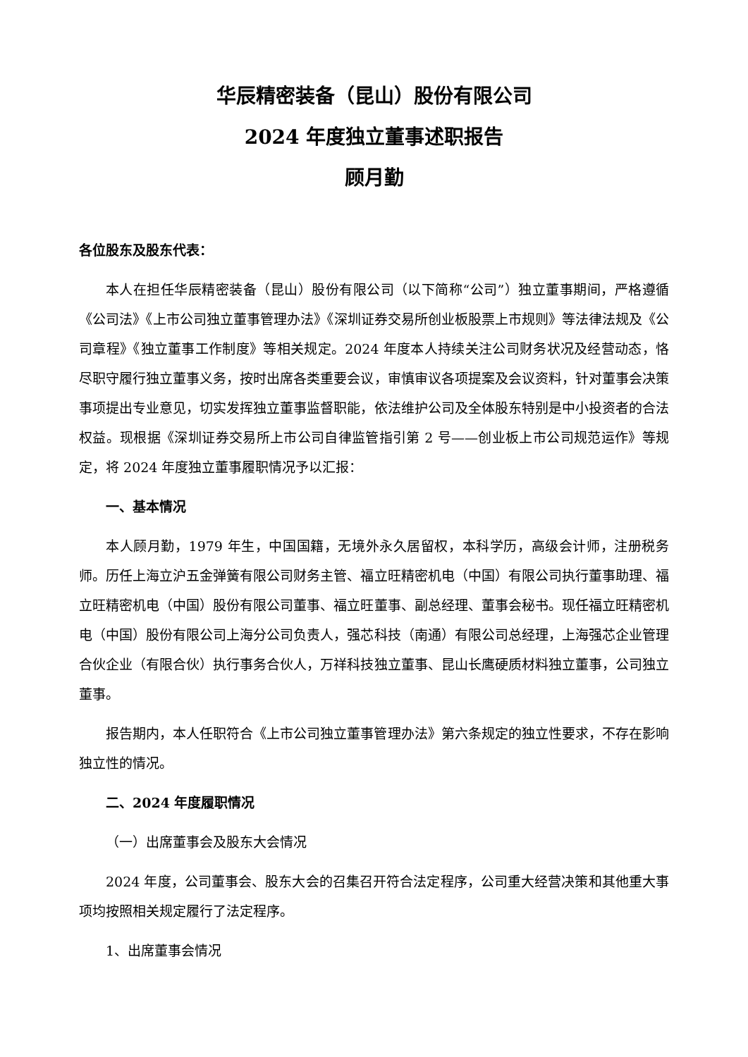华辰精密装备（昆山）股份有限公司
2024 年度独立董事述职报告
顾月勤
各位股东及股东代表：
本人在担任华辰精密装备（昆山）股份有限公司（以下简称“公司”）独立董事期间，严格遵循《公司法》《上市公司独立董事管理办法》《深圳证券交易所创业板股票上市规则》等法律法规及《公司章程》《独立董事工作制度》等相关规定。2024 年度本人持续关注公司财务状况及经营动态，恪尽职守履行独立董事义务，按时出席各类重要会议，审慎审议各项提案及会议资料，针对董事会决策事项提出专业意见，切实发挥独立董事监督职能，依法维护公司及全体股东特别是中小投资者的合法权益。现根据《深圳证券交易所上市公司自律监管指引第 2 号——创业板上市公司规范运作》等规定，将 2024 年度独立董事履职情况予以汇报：
一、基本情况
本人顾月勤，1979 年生，中国国籍，无境外永久居留权，本科学历，高级会计师，注册税务师。历任上海立沪五金弹簧有限公司财务主管、福立旺精密机电（中国）有限公司执行董事助理、福立旺精密机电（中国）股份有限公司董事、福立旺董事、副总经理、董事会秘书。现任福立旺精密机电（中国）股份有限公司上海分公司负责人，强芯科技（南通）有限公司总经理，上海强芯企业管理合伙企业（有限合伙）执行事务合伙人，万祥科技独立董事、昆山长鹰硬质材料独立董事，公司独立董事。
报告期内，本人任职符合《上市公司独立董事管理办法》第六条规定的独立性要求，不存在影响独立性的情况。
二、2024 年度履职情况
（一）出席董事会及股东大会情况
2024 年度，公司董事会、股东大会的召集召开符合法定程序，公司重大经营决策和其他重大事项均按照相关规定履行了法定程序。
1、出席董事会情况